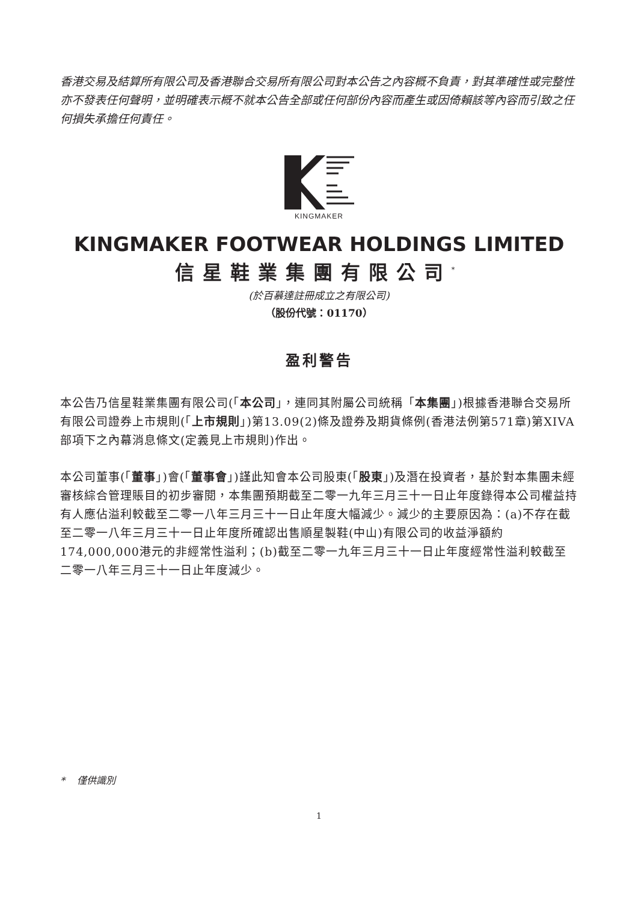香港交易及結算所有限公司及香港聯合交易所有限公司對本公告之內容概不負責，對其準確性或完整性亦不發表任何聲明，並明確表示概不就本公告全部或任何部份內容而產生或因倚賴該等內容而引致之任何損失承擔任何責任。
KINGMAKER
KINGMAKER FOOTWEAR HOLDINGS LIMITED
信星鞋業集團有限公司<sup>*</sup>
(於百慕達註冊成立之有限公司)
（股份代號：01170）
盈利警告
本公告乃信星鞋業集團有限公司(「本公司」，連同其附屬公司統稱「本集團」)根據香港聯合交易所有限公司證券上市規則(「上市規則」)第13.09(2)條及證券及期貨條例(香港法例第571章)第XIVA部項下之內幕消息條文(定義見上市規則)作出。
本公司董事(「董事」)會(「董事會」)謹此知會本公司股東(「股東」)及潛在投資者，基於對本集團未經審核綜合管理賬目的初步審閱，本集團預期截至二零一九年三月三十一日止年度錄得本公司權益持有人應佔溢利較截至二零一八年三月三十一日止年度大幅減少。減少的主要原因為：(a)不存在截至二零一八年三月三十一日止年度所確認出售順星製鞋(中山)有限公司的收益淨額約174,000,000港元的非經常性溢利；(b)截至二零一九年三月三十一日止年度經常性溢利較截至二零一八年三月三十一日止年度減少。
* 僅供識別
1